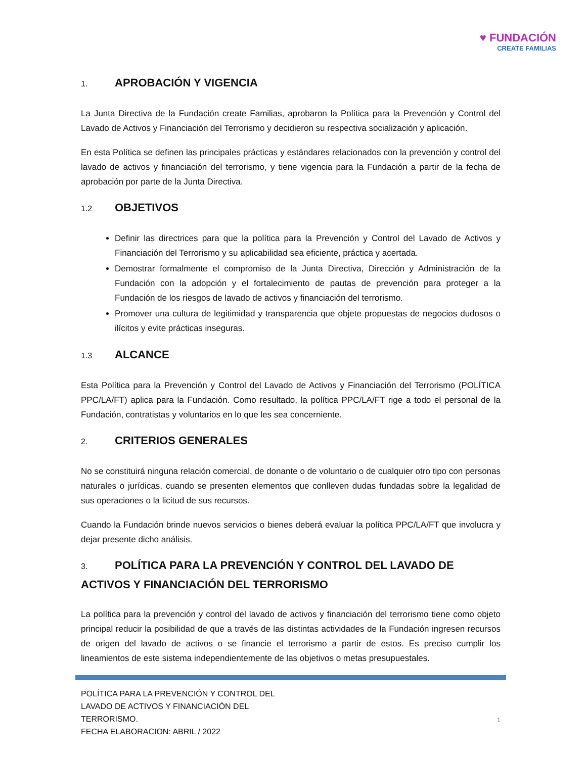♥ FUNDACIÓN
CREATE FAMILIAS
1. APROBACIÓN Y VIGENCIA
La Junta Directiva de la Fundación create Familias, aprobaron la Política para la Prevención y Control del Lavado de Activos y Financiación del Terrorismo y decidieron su respectiva socialización y aplicación.
En esta Política se definen las principales prácticas y estándares relacionados con la prevención y control del lavado de activos y financiación del terrorismo, y tiene vigencia para la Fundación a partir de la fecha de aprobación por parte de la Junta Directiva.
1.2 OBJETIVOS
Definir las directrices para que la política para la Prevención y Control del Lavado de Activos y Financiación del Terrorismo y su aplicabilidad sea eficiente, práctica y acertada.
Demostrar formalmente el compromiso de la Junta Directiva, Dirección y Administración de la Fundación con la adopción y el fortalecimiento de pautas de prevención para proteger a la Fundación de los riesgos de lavado de activos y financiación del terrorismo.
Promover una cultura de legitimidad y transparencia que objete propuestas de negocios dudosos o ilícitos y evite prácticas inseguras.
1.3 ALCANCE
Esta Política para la Prevención y Control del Lavado de Activos y Financiación del Terrorismo (POLÍTICA PPC/LA/FT) aplica para la Fundación. Como resultado, la política PPC/LA/FT rige a todo el personal de la Fundación, contratistas y voluntarios en lo que les sea concerniente.
2. CRITERIOS GENERALES
No se constituirá ninguna relación comercial, de donante o de voluntario o de cualquier otro tipo con personas naturales o jurídicas, cuando se presenten elementos que conlleven dudas fundadas sobre la legalidad de sus operaciones o la licitud de sus recursos.
Cuando la Fundación brinde nuevos servicios o bienes deberá evaluar la política PPC/LA/FT que involucra y dejar presente dicho análisis.
3. POLÍTICA PARA LA PREVENCIÓN Y CONTROL DEL LAVADO DE ACTIVOS Y FINANCIACIÓN DEL TERRORISMO
La política para la prevención y control del lavado de activos y financiación del terrorismo tiene como objeto principal reducir la posibilidad de que a través de las distintas actividades de la Fundación ingresen recursos de origen del lavado de activos o se financie el terrorismo a partir de estos. Es preciso cumplir los lineamientos de este sistema independientemente de las objetivos o metas presupuestales.
POLÍTICA PARA LA PREVENCIÓN Y CONTROL DEL
LAVADO DE ACTIVOS Y FINANCIACIÓN DEL
TERRORISMO.
FECHA ELABORACION: ABRIL / 2022
1